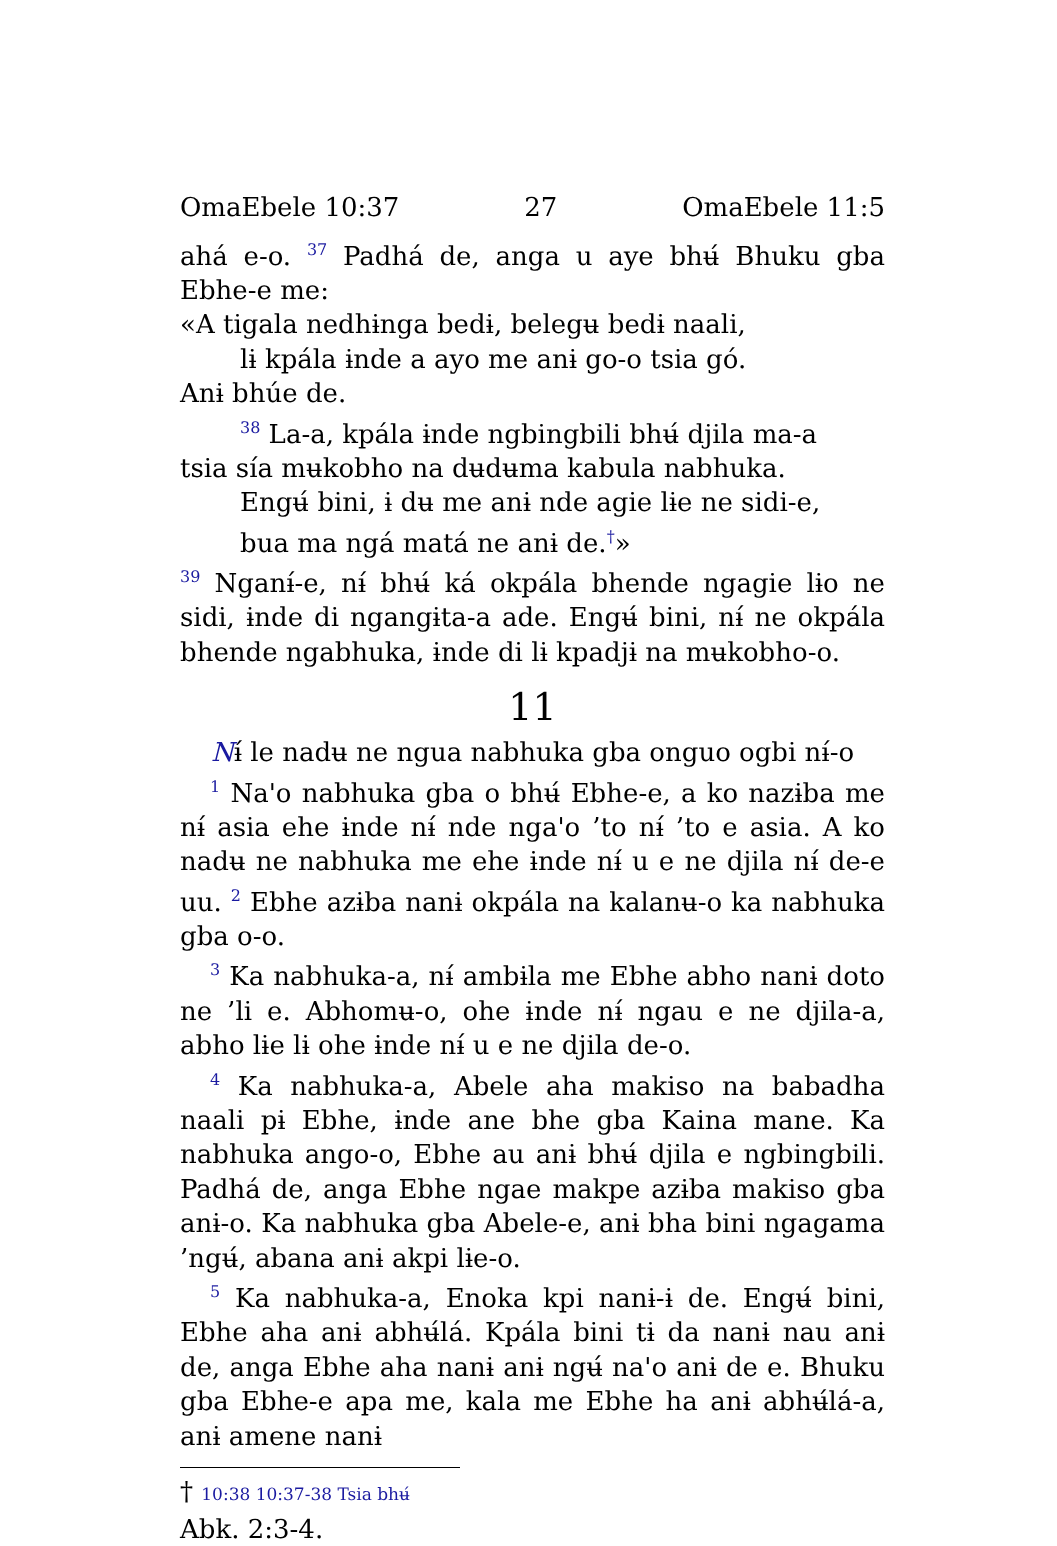OmaEbele 10:37 27 OmaEbele 11:5
ahá e-o. <sup>37</sup> Padhá de, anga u aye bhʉ́ Bhuku gba Ebhe-e me:
«A tigala nedhɨnga bedɨ, belegʉ bedɨ naali,
lɨ kpála ɨnde a ayo me anɨ go-o tsia gó.
Anɨ bhúe de.
<sup>38</sup> La-a, kpála ɨnde ngbingbili bhʉ́ djila ma-a
tsia sía mʉkobho na dʉdʉma kabula nabhuka.
Engʉ́ bini, ɨ dʉ me anɨ nde agie lɨe ne sidi-e,
bua ma ngá matá ne anɨ de.<sup>†</sup>»
<sup>39</sup> Nganɨ́-e, nɨ́ bhʉ́ ká okpála bhende ngagie lɨo ne sidi, ɨnde di ngangɨta-a ade. Engʉ́ bini, nɨ́ ne okpála bhende ngabhuka, ɨnde di lɨ kpadjɨ na mʉkobho-o.
11
Nɨ́ le nadʉ ne ngua nabhuka gba onguo ogbi nɨ́-o
<sup>1</sup> Na'o nabhuka gba o bhʉ́ Ebhe-e, a ko nazɨba me nɨ́ asia ehe ɨnde nɨ́ nde nga'o ’to nɨ́ ’to e asia. A ko nadʉ ne nabhuka me ehe ɨnde nɨ́ u e ne djila nɨ́ de-e uu. <sup>2</sup> Ebhe azɨba nanɨ okpála na kalanʉ-o ka nabhuka gba o-o.
<sup>3</sup> Ka nabhuka-a, nɨ́ ambɨla me Ebhe abho nanɨ doto ne ’li e. Abhomʉ-o, ohe ɨnde nɨ́ ngau e ne djila-a, abho lɨe lɨ ohe ɨnde nɨ́ u e ne djila de-o.
<sup>4</sup> Ka nabhuka-a, Abele aha makiso na babadha naali pɨ Ebhe, ɨnde ane bhe gba Kaina mane. Ka nabhuka ango-o, Ebhe au anɨ bhʉ́ djila e ngbingbili. Padhá de, anga Ebhe ngae makpe azɨba makiso gba anɨ-o. Ka nabhuka gba Abele-e, anɨ bha bini ngagama ’ngʉ́, abana anɨ akpi lɨe-o.
<sup>5</sup> Ka nabhuka-a, Enoka kpi nanɨ-ɨ de. Engʉ́ bini, Ebhe aha anɨ abhʉ́lá. Kpála bini tɨ da nanɨ nau anɨ de, anga Ebhe aha nanɨ anɨ ngʉ́ na'o anɨ de e. Bhuku gba Ebhe-e apa me, kala me Ebhe ha anɨ abhʉ́lá-a, anɨ amene nanɨ
† 10:38 10:37-38 Tsia bhʉ́ Abk. 2:3-4.